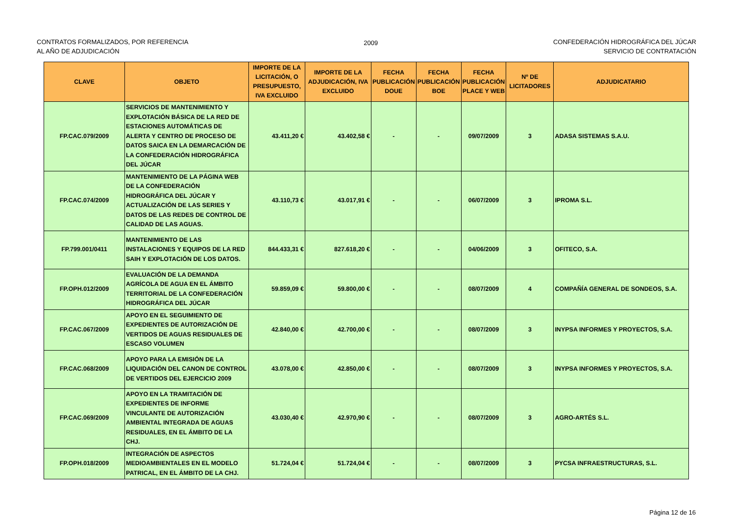CONTRATOS FORMALIZADOS, POR REFERENCIA
AL AÑO DE ADJUDICACIÓN
2009 CONFEDERACIÓN HIDROGRÁFICA DEL JÚCAR
SERVICIO DE CONTRATACIÓN
| CLAVE | OBJETO | IMPORTE DE LA LICITACIÓN, O PRESUPUESTO, IVA EXCLUIDO | IMPORTE DE LA ADJUDICACIÓN, IVA EXCLUIDO | FECHA PUBLICACIÓN DOUE | FECHA PUBLICACIÓN BOE | FECHA PUBLICACIÓN PLACE Y WEB | Nº DE LICITADORES | ADJUDICATARIO |
| --- | --- | --- | --- | --- | --- | --- | --- | --- |
| FP.CAC.079/2009 | SERVICIOS DE MANTENIMIENTO Y EXPLOTACIÓN BÁSICA DE LA RED DE ESTACIONES AUTOMÁTICAS DE ALERTA Y CENTRO DE PROCESO DE DATOS SAICA EN LA DEMARCACIÓN DE LA CONFEDERACIÓN HIDROGRÁFICA DEL JÚCAR | 43.411,20 € | 43.402,58 € | - | - | 09/07/2009 | 3 | ADASA SISTEMAS S.A.U. |
| FP.CAC.074/2009 | MANTENIMIENTO DE LA PÁGINA WEB DE LA CONFEDERACIÓN HIDROGRÁFICA DEL JÚCAR Y ACTUALIZACIÓN DE LAS SERIES Y DATOS DE LAS REDES DE CONTROL DE CALIDAD DE LAS AGUAS. | 43.110,73 € | 43.017,91 € | - | - | 06/07/2009 | 3 | IPROMA S.L. |
| FP.799.001/0411 | MANTENIMIENTO DE LAS INSTALACIONES Y EQUIPOS DE LA RED SAIH Y EXPLOTACIÓN DE LOS DATOS. | 844.433,31 € | 827.618,20 € | - | - | 04/06/2009 | 3 | OFITECO, S.A. |
| FP.OPH.012/2009 | EVALUACIÓN DE LA DEMANDA AGRÍCOLA DE AGUA EN EL ÁMBITO TERRITORIAL DE LA CONFEDERACIÓN HIDROGRÁFICA DEL JÚCAR | 59.859,09 € | 59.800,00 € | - | - | 08/07/2009 | 4 | COMPAÑÍA GENERAL DE SONDEOS, S.A. |
| FP.CAC.067/2009 | APOYO EN EL SEGUIMIENTO DE EXPEDIENTES DE AUTORIZACIÓN DE VERTIDOS DE AGUAS RESIDUALES DE ESCASO VOLUMEN | 42.840,00 € | 42.700,00 € | - | - | 08/07/2009 | 3 | INYPSA INFORMES Y PROYECTOS, S.A. |
| FP.CAC.068/2009 | APOYO PARA LA EMISIÓN DE LA LIQUIDACIÓN DEL CANON DE CONTROL DE VERTIDOS DEL EJERCICIO 2009 | 43.078,00 € | 42.850,00 € | - | - | 08/07/2009 | 3 | INYPSA INFORMES Y PROYECTOS, S.A. |
| FP.CAC.069/2009 | APOYO EN LA TRAMITACIÓN DE EXPEDIENTES DE INFORME VINCULANTE DE AUTORIZACIÓN AMBIENTAL INTEGRADA DE AGUAS RESIDUALES, EN EL ÁMBITO DE LA CHJ. | 43.030,40 € | 42.970,90 € | - | - | 08/07/2009 | 3 | AGRO-ARTÉS S.L. |
| FP.OPH.018/2009 | INTEGRACIÓN DE ASPECTOS MEDIOAMBIENTALES EN EL MODELO PATRICAL, EN EL ÁMBITO DE LA CHJ. | 51.724,04 € | 51.724,04 € | - | - | 08/07/2009 | 3 | PYCSA INFRAESTRUCTURAS, S.L. |
Página 12 de 16